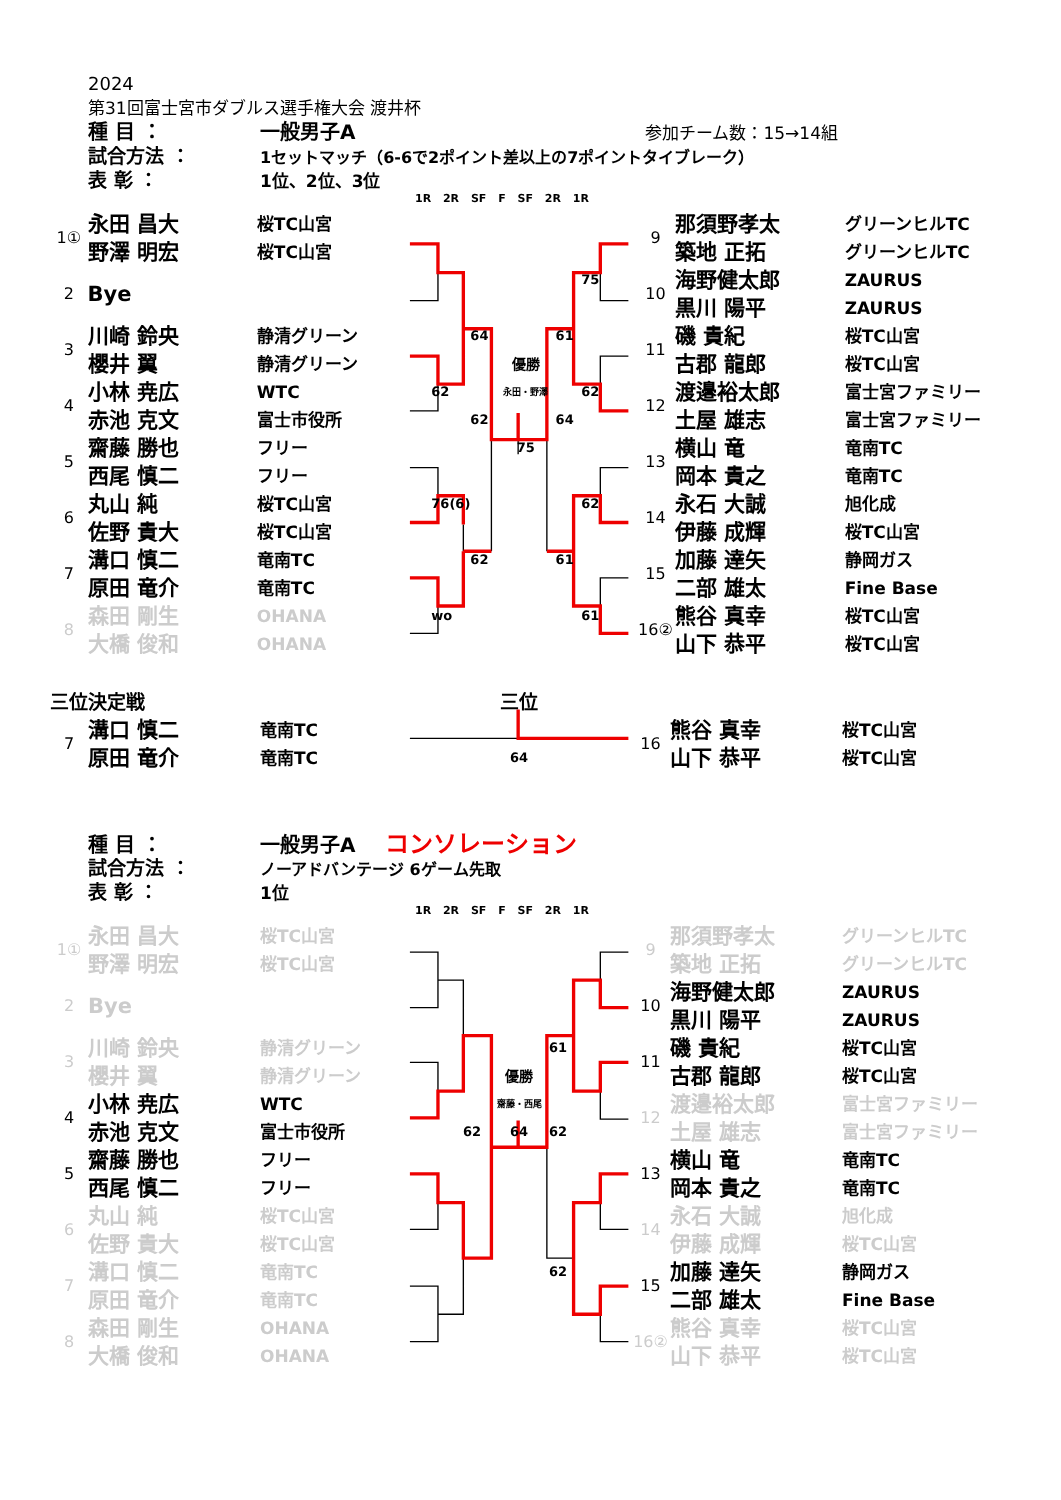2024
第31回富士宮市ダブルス選手権大会 渡井杯
種 目 ： 一般男子A 参加チーム数：15→14組
試合方法 ： 1セットマッチ（6-6で2ポイント差以上の7ポイントタイブレーク）
表 彰 ： 1位、2位、3位
1R 2R SF F SF 2R 1R
| 1① | 永田 昌大 | 桜TC山宮 | | | | | | | | 9 | 那須野孝太 | グリーンヒルTC |
| | 野澤 明宏 | 桜TC山宮 | | | | | | | | | 築地 正拓 | グリーンヒルTC |
| 2 | Bye | | | | | | | 75 | | 10 | 海野健太郎 | ZAURUS |
| | | | | | | | | | | | 黒川 陽平 | ZAURUS |
| 3 | 川崎 鈴央 | 静清グリーン | | | 64 | | 61 | | | 11 | 磯 貴紀 | 桜TC山宮 |
| | 櫻井 翼 | 静清グリーン | | | | 優勝 | | | | | 古郡 龍郎 | 桜TC山宮 |
| 4 | 小林 尭広 | WTC | | 62 | | 永田・野澤 | | 62 | | 12 | 渡邉裕太郎 | 富士宮ファミリー |
| | 赤池 克文 | 富士市役所 | | | 62 | | 64 | | | | 土屋 雄志 | 富士宮ファミリー |
| 5 | 齋藤 勝也 | フリー | | | | 75 | | | | 13 | 横山 竜 | 竜南TC |
| | 西尾 慎二 | フリー | | | | | | | | | 岡本 貴之 | 竜南TC |
| 6 | 丸山 純 | 桜TC山宮 | | 76(6) | | | | 62 | | 14 | 永石 大誠 | 旭化成 |
| | 佐野 貴大 | 桜TC山宮 | | | | | | | | | 伊藤 成輝 | 桜TC山宮 |
| 7 | 溝口 慎二 | 竜南TC | | | 62 | | 61 | | | 15 | 加藤 達矢 | 静岡ガス |
| | 原田 竜介 | 竜南TC | | | | | | | | | 二部 雄太 | Fine Base |
| 8 | 森田 剛生 | OHANA | | wo | | | | 61 | | 16② | 熊谷 真幸 | 桜TC山宮 |
| | 大橋 俊和 | OHANA | | | | | | | | | 山下 恭平 | 桜TC山宮 |
| 三位決定戦 | | | | | | 三位 | | | | | | |
| 7 | 溝口 慎二 | 竜南TC | | | | | | | | 16 | 熊谷 真幸 | 桜TC山宮 |
| | 原田 竜介 | 竜南TC | | | | 64 | | | | | 山下 恭平 | 桜TC山宮 |
種 目 ： 一般男子A コンソレーション
試合方法 ： ノーアドバンテージ 6ゲーム先取
表 彰 ： 1位
1R 2R SF F SF 2R 1R
| 1① | 永田 昌大 | 桜TC山宮 | | | | | | | | 9 | 那須野孝太 | グリーンヒルTC |
| | 野澤 明宏 | 桜TC山宮 | | | | | | | | | 築地 正拓 | グリーンヒルTC |
| 2 | Bye | | | | | | | | | 10 | 海野健太郎 | ZAURUS |
| | | | | | | | | | | | 黒川 陽平 | ZAURUS |
| 3 | 川崎 鈴央 | 静清グリーン | | | | | 61 | | | 11 | 磯 貴紀 | 桜TC山宮 |
| | 櫻井 翼 | 静清グリーン | | | | 優勝 | | | | | 古郡 龍郎 | 桜TC山宮 |
| 4 | 小林 尭広 | WTC | | | | 齋藤・西尾 | | | | 12 | 渡邉裕太郎 | 富士宮ファミリー |
| | 赤池 克文 | 富士市役所 | | | 62 | 64 | 62 | | | | 土屋 雄志 | 富士宮ファミリー |
| 5 | 齋藤 勝也 | フリー | | | | | | | | 13 | 横山 竜 | 竜南TC |
| | 西尾 慎二 | フリー | | | | | | | | | 岡本 貴之 | 竜南TC |
| 6 | 丸山 純 | 桜TC山宮 | | | | | | | | 14 | 永石 大誠 | 旭化成 |
| | 佐野 貴大 | 桜TC山宮 | | | | | | | | | 伊藤 成輝 | 桜TC山宮 |
| 7 | 溝口 慎二 | 竜南TC | | | | | 62 | | | 15 | 加藤 達矢 | 静岡ガス |
| | 原田 竜介 | 竜南TC | | | | | | | | | 二部 雄太 | Fine Base |
| 8 | 森田 剛生 | OHANA | | | | | | | | 16② | 熊谷 真幸 | 桜TC山宮 |
| | 大橋 俊和 | OHANA | | | | | | | | | 山下 恭平 | 桜TC山宮 |